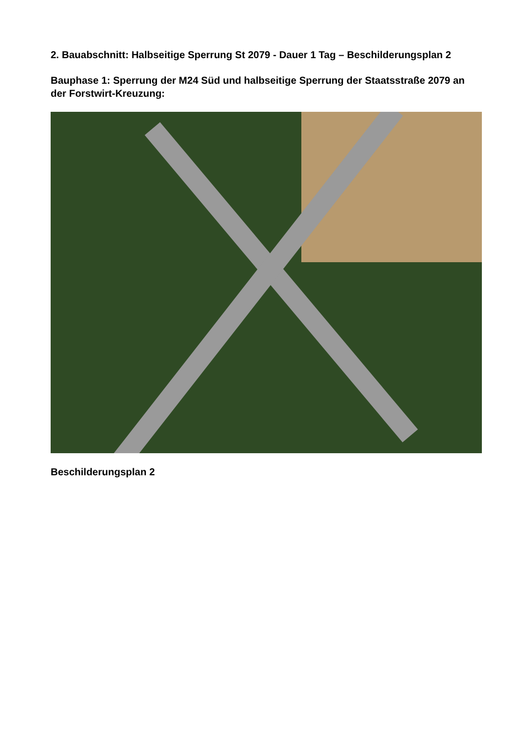2. Bauabschnitt: Halbseitige Sperrung St 2079 - Dauer 1 Tag – Beschilderungsplan 2
Bauphase 1: Sperrung der M24 Süd und halbseitige Sperrung der Staatsstraße 2079 an der Forstwirt-Kreuzung:
Beschilderungsplan 2